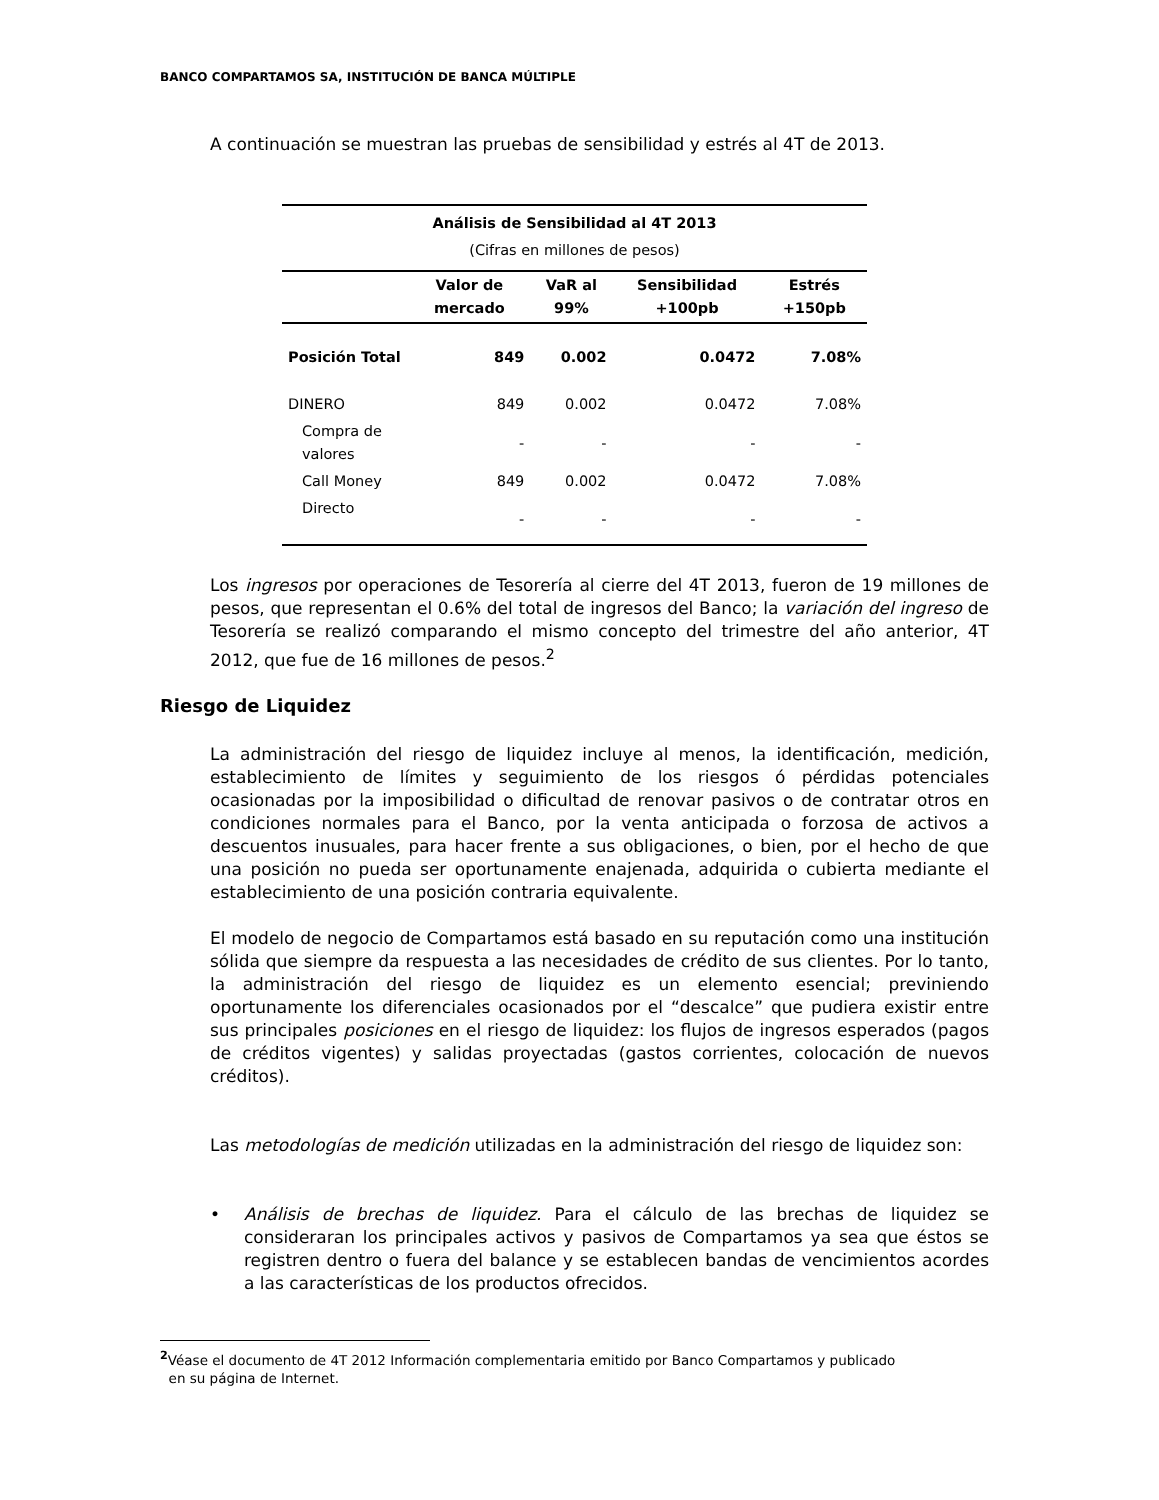BANCO COMPARTAMOS SA, INSTITUCIÓN DE BANCA MÚLTIPLE
A continuación se muestran las pruebas de sensibilidad y estrés al 4T de 2013.
| Análisis de Sensibilidad al 4T 2013 | | | | |
| --- | --- | --- | --- | --- |
| (Cifras en millones de pesos) | | | | |
| | Valor de mercado | VaR al 99% | Sensibilidad +100pb | Estrés +150pb |
| Posición Total | 849 | 0.002 | 0.0472 | 7.08% |
| DINERO | 849 | 0.002 | 0.0472 | 7.08% |
| Compra de valores | - | - | - | - |
| Call Money | 849 | 0.002 | 0.0472 | 7.08% |
| Directo | - | - | - | - |
Los ingresos por operaciones de Tesorería al cierre del 4T 2013, fueron de 19 millones de pesos, que representan el 0.6% del total de ingresos del Banco; la variación del ingreso de Tesorería se realizó comparando el mismo concepto del trimestre del año anterior, 4T 2012, que fue de 16 millones de pesos.<sup>2</sup>
Riesgo de Liquidez
La administración del riesgo de liquidez incluye al menos, la identificación, medición, establecimiento de límites y seguimiento de los riesgos ó pérdidas potenciales ocasionadas por la imposibilidad o dificultad de renovar pasivos o de contratar otros en condiciones normales para el Banco, por la venta anticipada o forzosa de activos a descuentos inusuales, para hacer frente a sus obligaciones, o bien, por el hecho de que una posición no pueda ser oportunamente enajenada, adquirida o cubierta mediante el establecimiento de una posición contraria equivalente.
El modelo de negocio de Compartamos está basado en su reputación como una institución sólida que siempre da respuesta a las necesidades de crédito de sus clientes. Por lo tanto, la administración del riesgo de liquidez es un elemento esencial; previniendo oportunamente los diferenciales ocasionados por el “descalce” que pudiera existir entre sus principales posiciones en el riesgo de liquidez: los flujos de ingresos esperados (pagos de créditos vigentes) y salidas proyectadas (gastos corrientes, colocación de nuevos créditos).
Las metodologías de medición utilizadas en la administración del riesgo de liquidez son:
• Análisis de brechas de liquidez. Para el cálculo de las brechas de liquidez se consideraran los principales activos y pasivos de Compartamos ya sea que éstos se registren dentro o fuera del balance y se establecen bandas de vencimientos acordes a las características de los productos ofrecidos.
<sup>2</sup> Véase el documento de 4T 2012 Información complementaria emitido por Banco Compartamos y publicado
en su página de Internet.